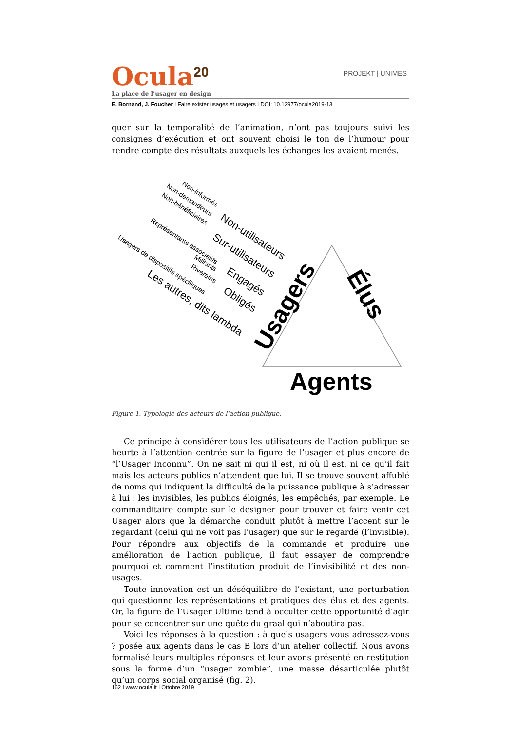Ocula<sup>20</sup>
PROJEKT | UNIMES
La place de l’usager en design
E. Bornand, J. Foucher I Faire exister usages et usagers I DOI: 10.12977/ocula2019-13
quer sur la temporalité de l’animation, n’ont pas toujours suivi les consignes d’exécution et ont souvent choisi le ton de l’humour pour rendre compte des résultats auxquels les échanges les avaient menés.
Non-informés Non-demandeurs
Non-bénéficiaires
Non-utilisateurs Représentants associatifs
Sur-utilisateurs Usagers de dispositifs spécifiques
Militants
Riverains Engagés
Obligés
Les autres, dits lambda
Usagers
Élus
Agents
Figure 1. Typologie des acteurs de l’action publique.
Ce principe à considérer tous les utilisateurs de l’action publique se heurte à l’attention centrée sur la figure de l’usager et plus encore de “l’Usager Inconnu”. On ne sait ni qui il est, ni où il est, ni ce qu’il fait mais les acteurs publics n’attendent que lui. Il se trouve souvent affublé de noms qui indiquent la difficulté de la puissance publique à s’adresser à lui : les invisibles, les publics éloignés, les empêchés, par exemple. Le commanditaire compte sur le designer pour trouver et faire venir cet Usager alors que la démarche conduit plutôt à mettre l’accent sur le regardant (celui qui ne voit pas l’usager) que sur le regardé (l’invisible). Pour répondre aux objectifs de la commande et produire une amélioration de l’action publique, il faut essayer de comprendre pourquoi et comment l’institution produit de l’invisibilité et des non-usages.
Toute innovation est un déséquilibre de l’existant, une perturbation qui questionne les représentations et pratiques des élus et des agents. Or, la figure de l’Usager Ultime tend à occulter cette opportunité d’agir pour se concentrer sur une quête du graal qui n’aboutira pas.
Voici les réponses à la question : à quels usagers vous adressez-vous ? posée aux agents dans le cas B lors d’un atelier collectif. Nous avons formalisé leurs multiples réponses et leur avons présenté en restitution sous la forme d’un “usager zombie”, une masse désarticulée plutôt qu’un corps social organisé (fig. 2).
162 I www.ocula.it I Ottobre 2019